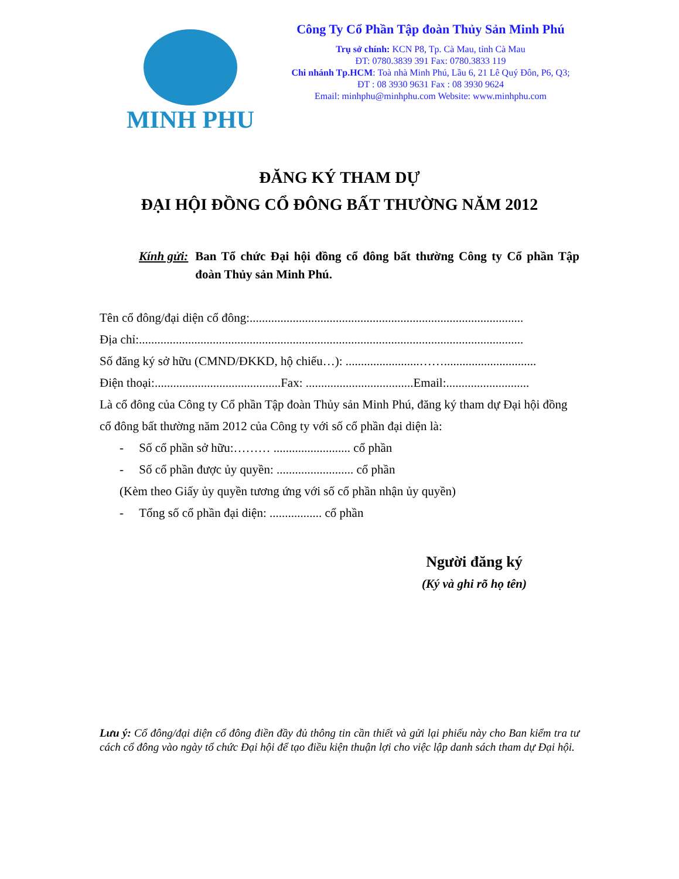MINH PHU
Công Ty Cổ Phần Tập đoàn Thủy Sản Minh Phú
Trụ sở chính: KCN P8, Tp. Cà Mau, tỉnh Cà Mau
ĐT: 0780.3839 391 Fax: 0780.3833 119
Chi nhánh Tp.HCM: Toà nhà Minh Phú, Lầu 6, 21 Lê Quý Đôn, P6, Q3;
ĐT : 08 3930 9631 Fax : 08 3930 9624
Email: minhphu@minhphu.com Website: www.minhphu.com
ĐĂNG KÝ THAM DỰ
ĐẠI HỘI ĐỒNG CỔ ĐÔNG BẤT THƯỜNG NĂM 2012
Kính gửi: Ban Tổ chức Đại hội đồng cổ đông bất thường Công ty Cổ phần Tập đoàn Thủy sản Minh Phú.
Tên cổ đông/đại diện cổ đông:.........................................................................................
Địa chỉ:.............................................................................................................................
Số đăng ký sở hữu (CMND/ĐKKD, hộ chiếu…): ........................……..............................
Điện thoại:.........................................Fax: ...................................Email:...........................
Là cổ đông của Công ty Cổ phần Tập đoàn Thủy sản Minh Phú, đăng ký tham dự Đại hội đồng cổ đông bất thường năm 2012 của Công ty với số cổ phần đại diện là:
- Số cổ phần sở hữu:……… ......................... cổ phần
- Số cổ phần được ủy quyền: ......................... cổ phần
(Kèm theo Giấy ủy quyền tương ứng với số cổ phần nhận ủy quyền)
- Tổng số cổ phần đại diện: ................. cổ phần
Người đăng ký
(Ký và ghi rõ họ tên)
Lưu ý: Cổ đông/đại diện cổ đông điền đầy đủ thông tin cần thiết và gửi lại phiếu này cho Ban kiểm tra tư cách cổ đông vào ngày tổ chức Đại hội để tạo điều kiện thuận lợi cho việc lập danh sách tham dự Đại hội.